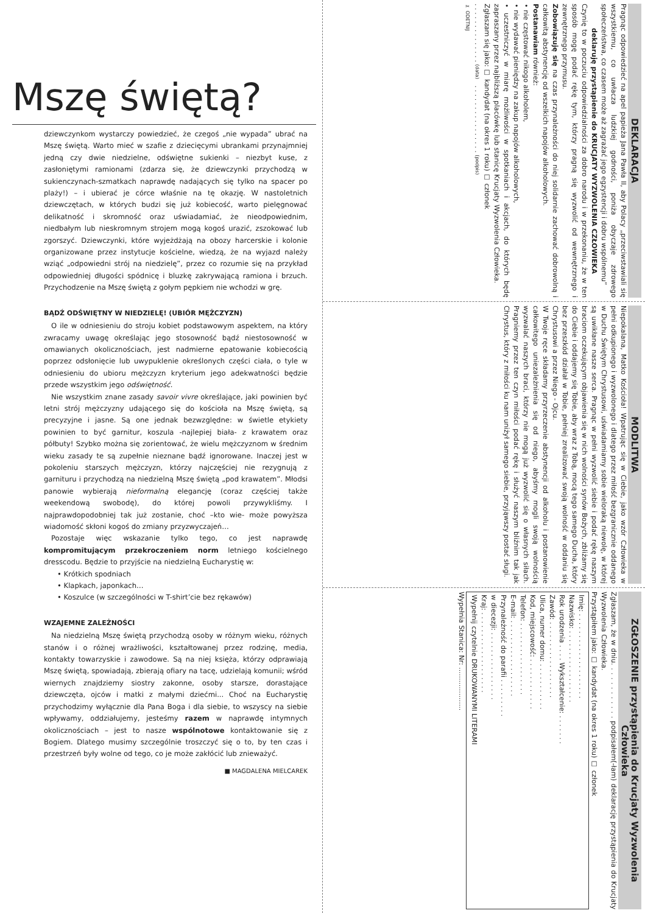Mszę świętą?
dziewczynkom wystarczy powiedzieć, że czegoś „nie wypada” ubrać na Mszę świętą. Warto mieć w szafie z dziecięcymi ubrankami przynajmniej jedną czy dwie niedzielne, odświętne sukienki – niezbyt kuse, z zasłoniętymi ramionami (zdarza się, że dziewczynki przychodzą w sukienczynach-szmatkach naprawdę nadających się tylko na spacer po plaży!) – i ubierać je córce właśnie na tę okazję. W nastoletnich dziewczętach, w których budzi się już kobiecość, warto pielęgnować delikatność i skromność oraz uświadamiać, że nieodpowiednim, niedbałym lub nieskromnym strojem mogą kogoś urazić, zszokować lub zgorszyć. Dziewczynki, które wyjeżdżają na obozy harcerskie i kolonie organizowane przez instytucje kościelne, wiedzą, że na wyjazd należy wziąć „odpowiedni strój na niedzielę”, przez co rozumie się na przykład odpowiedniej długości spódnicę i bluzkę zakrywającą ramiona i brzuch. Przychodzenie na Mszę świętą z gołym pępkiem nie wchodzi w grę.
BĄDŹ ODŚWIĘTNY W NIEDZIELĘ! (UBIÓR MĘŻCZYZN)
O ile w odniesieniu do stroju kobiet podstawowym aspektem, na który zwracamy uwagę określając jego stosowność bądź niestosowność w omawianych okolicznościach, jest nadmierne epatowanie kobiecością poprzez odsłonięcie lub uwypuklenie określonych części ciała, o tyle w odniesieniu do ubioru mężczyzn kryterium jego adekwatności będzie przede wszystkim jego odświętność.
Nie wszystkim znane zasady savoir vivre określające, jaki powinien być letni strój mężczyzny udającego się do kościoła na Mszę świętą, są precyzyjne i jasne. Są one jednak bezwzględne: w świetle etykiety powinien to być garnitur, koszula -najlepiej biała- z krawatem oraz półbuty! Szybko można się zorientować, że wielu mężczyznom w średnim wieku zasady te są zupełnie nieznane bądź ignorowane. Inaczej jest w pokoleniu starszych mężczyzn, którzy najczęściej nie rezygnują z garnituru i przychodzą na niedzielną Mszę świętą „pod krawatem”. Młodsi panowie wybierają nieformalną elegancję (coraz częściej także weekendową swobodę), do której powoli przywykliśmy. I najprawdopodobniej tak już zostanie, choć –kto wie- może powyższa wiadomość skłoni kogoś do zmiany przyzwyczajeń…
Pozostaje więc wskazanie tylko tego, co jest naprawdę kompromitującym przekroczeniem norm letniego kościelnego dresscodu. Będzie to przyjście na niedzielną Eucharystię w:
• Krótkich spodniach
• Klapkach, japonkach…
• Koszulce (w szczególności w T-shirt’cie bez rękawów)
WZAJEMNE ZALEŻNOŚCI
Na niedzielną Mszę świętą przychodzą osoby w różnym wieku, różnych stanów i o różnej wrażliwości, kształtowanej przez rodzinę, media, kontakty towarzyskie i zawodowe. Są na niej księża, którzy odprawiają Mszę świętą, spowiadają, zbierają ofiary na tacę, udzielają komunii; wśród wiernych znajdziemy siostry zakonne, osoby starsze, dorastające dziewczęta, ojców i matki z małymi dziećmi... Choć na Eucharystię przychodzimy wyłącznie dla Pana Boga i dla siebie, to wszyscy na siebie wpływamy, oddziałujemy, jesteśmy razem w naprawdę intymnych okolicznościach – jest to nasze wspólnotowe kontaktowanie się z Bogiem. Dlatego musimy szczególnie troszczyć się o to, by ten czas i przestrzeń były wolne od tego, co je może zakłócić lub znieważyć.
■ MAGDALENA MIELCAREK
DEKLARACJA
Pragnąc odpowiedzieć na apel papieża Jana Pawła II, aby Polacy „przeciwstawiali się wszystkiemu, co uwłacza ludzkiej godności, poniża obyczaje zdrowego społeczeństwa, co czasem może aż zagrażać jego egzystencji i dobru wspólnemu”
deklaruję przystąpienie do KRUCJATY WYZWOLENIA CZŁOWIEKA
Czynię to w poczuciu odpowiedzialności za dobro narodu i w przekonaniu, że w ten sposób mogę podać rękę tym, którzy pragną się wyzwolić od wewnętrznego i zewnętrznego przymusu.
Zobowiązuję się na czas przynależności do niej solidarnie zachować dobrowolną i całkowitą abstynencję od wszelkich napojów alkoholowych.
Postanawiam również:
• nie częstować nikogo alkoholem,
• nie wydawać pieniędzy na zakup napojów alkoholowych,
• uczestniczyć w miarę możliwości w spotkaniach i akcjach, do których będę zapraszany przez najbliższą placówkę lub stanicę Krucjaty Wyzwolenia Człowieka.
Zgłaszam się jako: ☐ kandydat (na okres 1 roku) ☐ członek
. . . . . . . . . . . . . . (data) . . . . . . . . . . . . . . . . (podpis)
✂ ODETNIJ
MODLITWA
Niepokalana, Matko Kościoła! Wpatrując się w Ciebie, jako wzór Człowieka w pełni odkupionego i wyzwolonego i dlatego przez miłość bezgranicznie oddanego w Duchu Świętym Chrystusowi, uświadamiamy sobie wieloraką niewolę, w której są uwikłane nasze serca. Pragnąc w pełni wyzwolić siebie i podać rękę naszym braciom oczekującym objawienia się w nich wolności synów Bożych, zbliżamy się do Ciebie i oddajemy się Tobie, aby wraz z Tobą, mocą tego samego Ducha, który bez przeszkód działał w Tobie, pełniej zrealizować swoją wolność w oddaniu się Chrystusowi a przez Niego - Ojcu.
W Twoje ręce składamy przyrzeczenie abstynencji od alkoholu i postanowienie całkowitego uniezależnienia się od niego, abyśmy mogli swoją wolnością wyzwalać naszych braci, którzy nie mogą już wyzwolić się o własnych siłach. Pragniemy przez ten czyn miłości podać rękę i służyć naszym bliźnim tak jak Chrystus, który z miłości ku nam uniżył samego siebie, przyjąwszy postać sługi.
ZGŁOSZENIE przystąpienia do Krucjaty Wyzwolenia Człowieka
Zgłaszam, że w dniu. . . . . . . . . . . . podpisałem(-łam) deklarację przystąpienia do Krucjaty Wyzwolenia Człowieka.
Przystąpiłem jako: ☐ kandydat (na okres 1 roku) ☐ członek
Imię: . . . . . . . . . . . . . . . . . . . .
Nazwisko: . . . . . . . . . . . . . . . . .
Rok urodzenia . . . . Wykształcenie: . . . . . . .
Zawód: . . . . . . . . . . . . . . . . . .
Ulica, numer domu: . . . . . . . . . . .
Kod, miejscowość: . . . . . . . . . . . .
Telefon: . . . . . . . . . . . . . . . . .
E-mail: . . . . . . . . . . . . . . . . . .
Przynależność do parafii . . . . . . . . .
w diecezji: . . . . . . . . . . . . . . . .
Kraj: . . . . . . . . . . . . . . . . . . .
Wypełnij czytelnie DRUKOWANYMI LITERAMI
Wypełnia Stanica: Nr: ....................